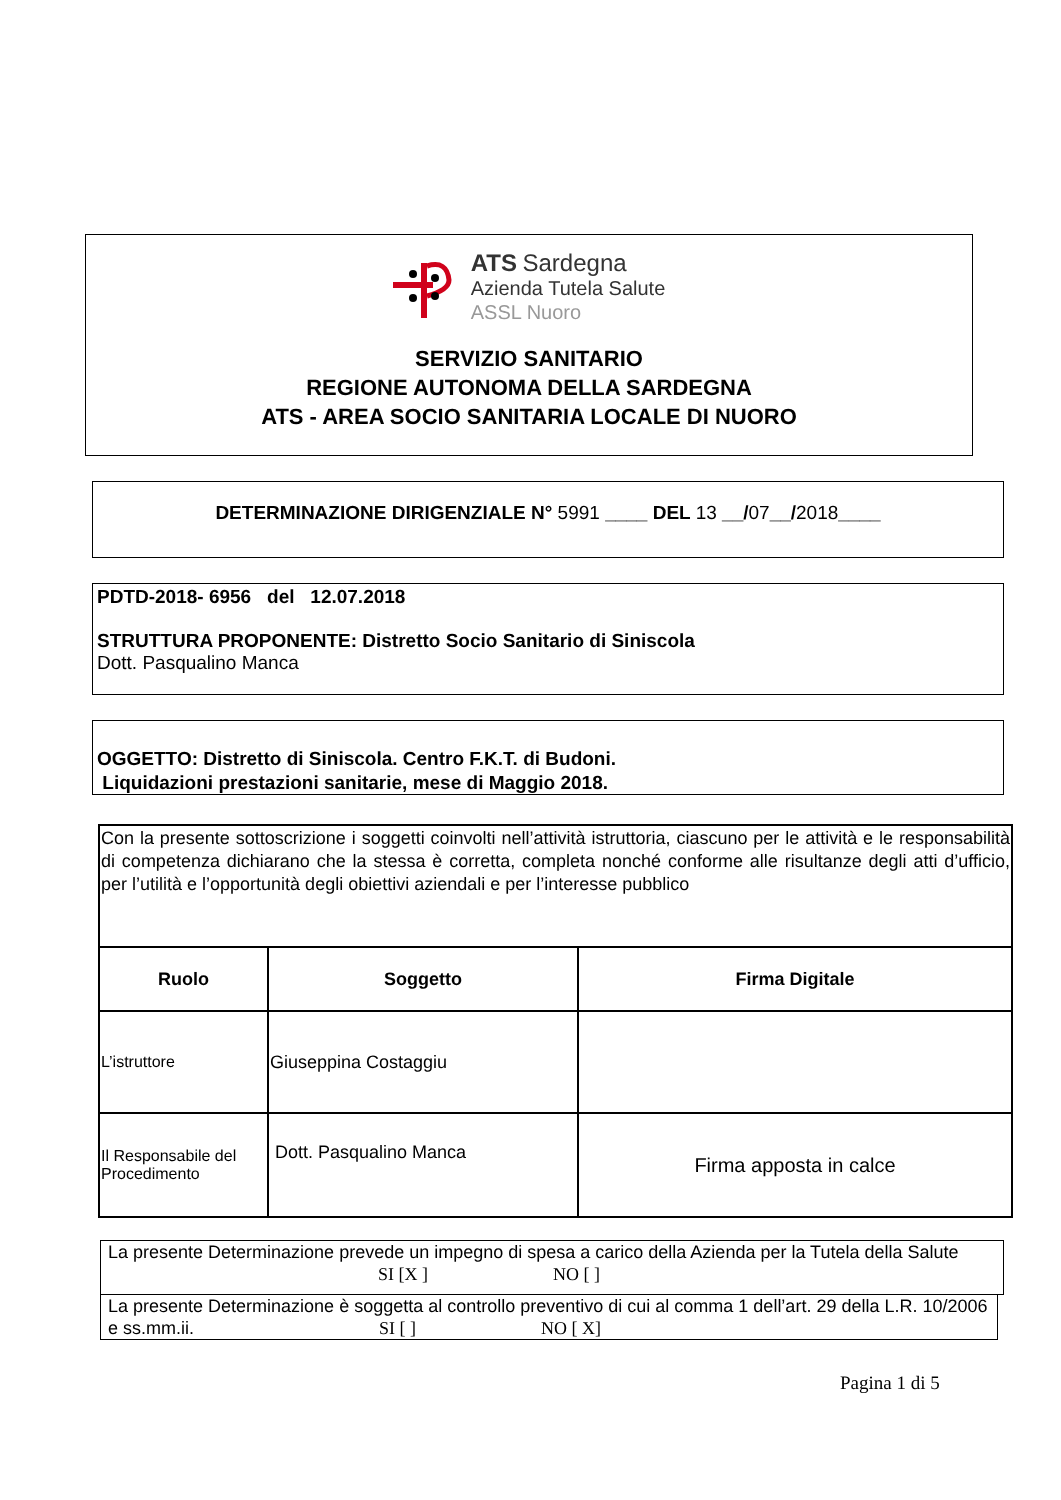ATS Sardegna
Azienda Tutela Salute
ASSL Nuoro
SERVIZIO SANITARIO
REGIONE AUTONOMA DELLA SARDEGNA
ATS - AREA SOCIO SANITARIA LOCALE DI NUORO
DETERMINAZIONE DIRIGENZIALE N° 5991 ____ DEL 13 __/07__/2018____
PDTD-2018- 6956 del 12.07.2018
STRUTTURA PROPONENTE: Distretto Socio Sanitario di Siniscola
Dott. Pasqualino Manca
OGGETTO: Distretto di Siniscola. Centro F.K.T. di Budoni.
Liquidazioni prestazioni sanitarie, mese di Maggio 2018.
| Con la presente sottoscrizione i soggetti coinvolti nell’attività istruttoria, ciascuno per le attività e le responsabilità di competenza dichiarano che la stessa è corretta, completa nonché conforme alle risultanze degli atti d’ufficio, per l’utilità e l’opportunità degli obiettivi aziendali e per l’interesse pubblico | | |
| Ruolo | Soggetto | Firma Digitale |
| L’istruttore | Giuseppina Costaggiu | |
| Il Responsabile del Procedimento | Dott. Pasqualino Manca | Firma apposta in calce |
La presente Determinazione prevede un impegno di spesa a carico della Azienda per la Tutela della Salute SI [X ] NO [ ]
La presente Determinazione è soggetta al controllo preventivo di cui al comma 1 dell’art. 29 della L.R. 10/2006 e ss.mm.ii. SI [ ] NO [ X]
Pagina 1 di 5